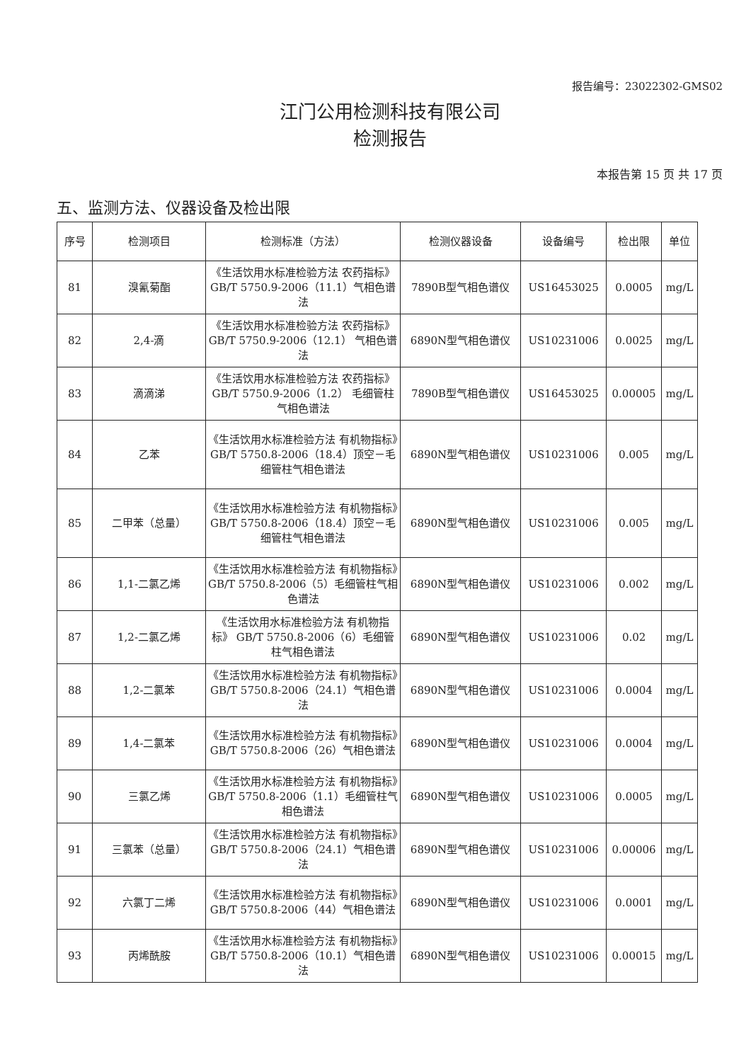报告编号：23022302-GMS02
江门公用检测科技有限公司
检测报告
本报告第 15 页 共 17 页
五、监测方法、仪器设备及检出限
| 序号 | 检测项目 | 检测标准（方法） | 检测仪器设备 | 设备编号 | 检出限 | 单位 |
| --- | --- | --- | --- | --- | --- | --- |
| 81 | 溴氰菊酯 | 《生活饮用水标准检验方法 农药指标》GB/T 5750.9-2006（11.1）气相色谱法 | 7890B型气相色谱仪 | US16453025 | 0.0005 | mg/L |
| 82 | 2,4-滴 | 《生活饮用水标准检验方法 农药指标》GB/T 5750.9-2006（12.1） 气相色谱法 | 6890N型气相色谱仪 | US10231006 | 0.0025 | mg/L |
| 83 | 滴滴涕 | 《生活饮用水标准检验方法 农药指标》 GB/T 5750.9-2006（1.2） 毛细管柱气相色谱法 | 7890B型气相色谱仪 | US16453025 | 0.00005 | mg/L |
| 84 | 乙苯 | 《生活饮用水标准检验方法 有机物指标》GB/T 5750.8-2006（18.4）顶空－毛细管柱气相色谱法 | 6890N型气相色谱仪 | US10231006 | 0.005 | mg/L |
| 85 | 二甲苯（总量） | 《生活饮用水标准检验方法 有机物指标》GB/T 5750.8-2006（18.4）顶空－毛细管柱气相色谱法 | 6890N型气相色谱仪 | US10231006 | 0.005 | mg/L |
| 86 | 1,1-二氯乙烯 | 《生活饮用水标准检验方法 有机物指标》GB/T 5750.8-2006（5）毛细管柱气相色谱法 | 6890N型气相色谱仪 | US10231006 | 0.002 | mg/L |
| 87 | 1,2-二氯乙烯 | 《生活饮用水标准检验方法 有机物指标》 GB/T 5750.8-2006（6）毛细管柱气相色谱法 | 6890N型气相色谱仪 | US10231006 | 0.02 | mg/L |
| 88 | 1,2-二氯苯 | 《生活饮用水标准检验方法 有机物指标》GB/T 5750.8-2006（24.1）气相色谱法 | 6890N型气相色谱仪 | US10231006 | 0.0004 | mg/L |
| 89 | 1,4-二氯苯 | 《生活饮用水标准检验方法 有机物指标》GB/T 5750.8-2006（26）气相色谱法 | 6890N型气相色谱仪 | US10231006 | 0.0004 | mg/L |
| 90 | 三氯乙烯 | 《生活饮用水标准检验方法 有机物指标》GB/T 5750.8-2006（1.1）毛细管柱气相色谱法 | 6890N型气相色谱仪 | US10231006 | 0.0005 | mg/L |
| 91 | 三氯苯（总量） | 《生活饮用水标准检验方法 有机物指标》GB/T 5750.8-2006（24.1）气相色谱法 | 6890N型气相色谱仪 | US10231006 | 0.00006 | mg/L |
| 92 | 六氯丁二烯 | 《生活饮用水标准检验方法 有机物指标》GB/T 5750.8-2006（44）气相色谱法 | 6890N型气相色谱仪 | US10231006 | 0.0001 | mg/L |
| 93 | 丙烯酰胺 | 《生活饮用水标准检验方法 有机物指标》GB/T 5750.8-2006（10.1）气相色谱法 | 6890N型气相色谱仪 | US10231006 | 0.00015 | mg/L |